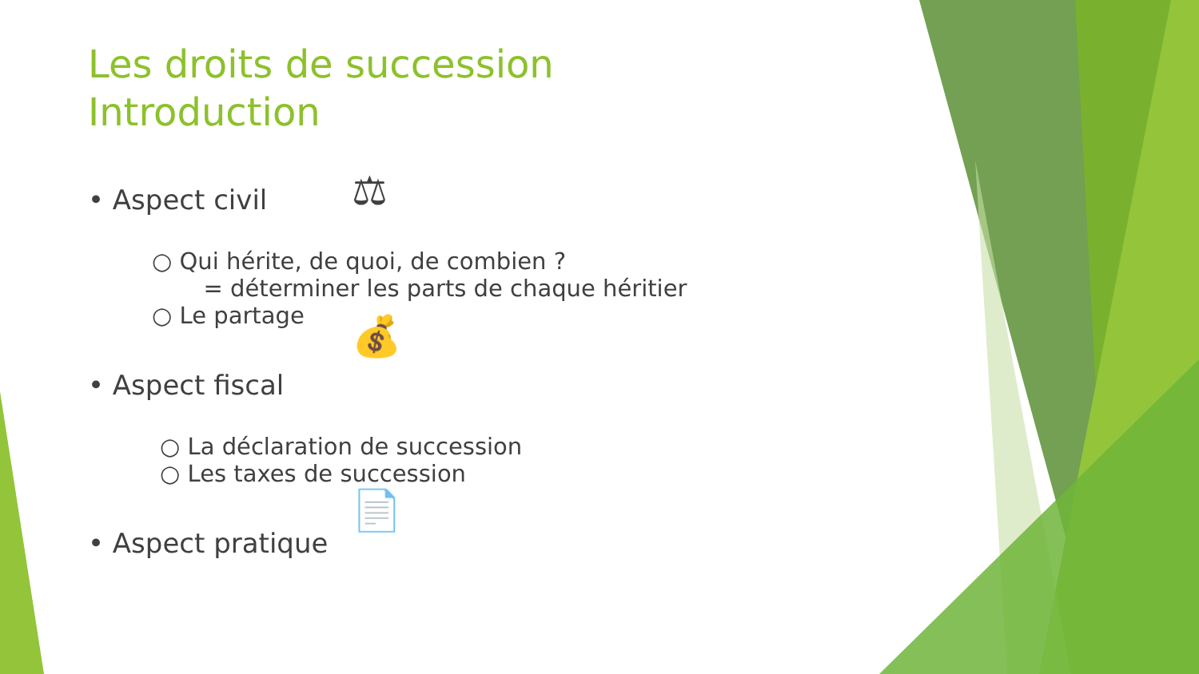Les droits de succession
Introduction
• Aspect civil ⚖
○ Qui hérite, de quoi, de combien ?
= déterminer les parts de chaque héritier
○ Le partage
• Aspect fiscal
💰
○ La déclaration de succession
○ Les taxes de succession
• Aspect pratique
📄